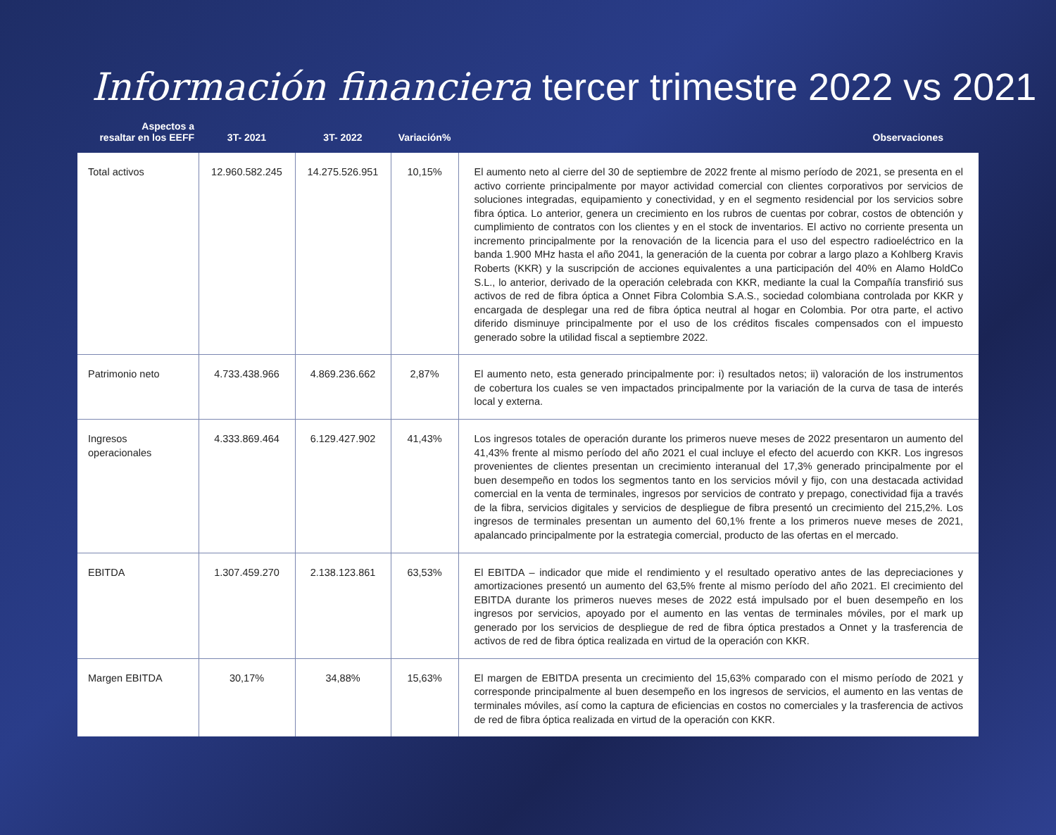Información financiera tercer trimestre 2022 vs 2021
| Aspectos a resaltar en los EEFF | 3T- 2021 | 3T- 2022 | Variación% | Observaciones |
| --- | --- | --- | --- | --- |
| Total activos | 12.960.582.245 | 14.275.526.951 | 10,15% | El aumento neto al cierre del 30 de septiembre de 2022 frente al mismo período de 2021, se presenta en el activo corriente principalmente por mayor actividad comercial con clientes corporativos por servicios de soluciones integradas, equipamiento y conectividad, y en el segmento residencial por los servicios sobre fibra óptica. Lo anterior, genera un crecimiento en los rubros de cuentas por cobrar, costos de obtención y cumplimiento de contratos con los clientes y en el stock de inventarios. El activo no corriente presenta un incremento principalmente por la renovación de la licencia para el uso del espectro radioeléctrico en la banda 1.900 MHz hasta el año 2041, la generación de la cuenta por cobrar a largo plazo a Kohlberg Kravis Roberts (KKR) y la suscripción de acciones equivalentes a una participación del 40% en Alamo HoldCo S.L., lo anterior, derivado de la operación celebrada con KKR, mediante la cual la Compañía transfirió sus activos de red de fibra óptica a Onnet Fibra Colombia S.A.S., sociedad colombiana controlada por KKR y encargada de desplegar una red de fibra óptica neutral al hogar en Colombia. Por otra parte, el activo diferido disminuye principalmente por el uso de los créditos fiscales compensados con el impuesto generado sobre la utilidad fiscal a septiembre 2022. |
| Patrimonio neto | 4.733.438.966 | 4.869.236.662 | 2,87% | El aumento neto, esta generado principalmente por: i) resultados netos; ii) valoración de los instrumentos de cobertura los cuales se ven impactados principalmente por la variación de la curva de tasa de interés local y externa. |
| Ingresos operacionales | 4.333.869.464 | 6.129.427.902 | 41,43% | Los ingresos totales de operación durante los primeros nueve meses de 2022 presentaron un aumento del 41,43% frente al mismo período del año 2021 el cual incluye el efecto del acuerdo con KKR. Los ingresos provenientes de clientes presentan un crecimiento interanual del 17,3% generado principalmente por el buen desempeño en todos los segmentos tanto en los servicios móvil y fijo, con una destacada actividad comercial en la venta de terminales, ingresos por servicios de contrato y prepago, conectividad fija a través de la fibra, servicios digitales y servicios de despliegue de fibra presentó un crecimiento del 215,2%. Los ingresos de terminales presentan un aumento del 60,1% frente a los primeros nueve meses de 2021, apalancado principalmente por la estrategia comercial, producto de las ofertas en el mercado. |
| EBITDA | 1.307.459.270 | 2.138.123.861 | 63,53% | El EBITDA – indicador que mide el rendimiento y el resultado operativo antes de las depreciaciones y amortizaciones presentó un aumento del 63,5% frente al mismo período del año 2021. El crecimiento del EBITDA durante los primeros nueves meses de 2022 está impulsado por el buen desempeño en los ingresos por servicios, apoyado por el aumento en las ventas de terminales móviles, por el mark up generado por los servicios de despliegue de red de fibra óptica prestados a Onnet y la trasferencia de activos de red de fibra óptica realizada en virtud de la operación con KKR. |
| Margen EBITDA | 30,17% | 34,88% | 15,63% | El margen de EBITDA presenta un crecimiento del 15,63% comparado con el mismo período de 2021 y corresponde principalmente al buen desempeño en los ingresos de servicios, el aumento en las ventas de terminales móviles, así como la captura de eficiencias en costos no comerciales y la trasferencia de activos de red de fibra óptica realizada en virtud de la operación con KKR. |